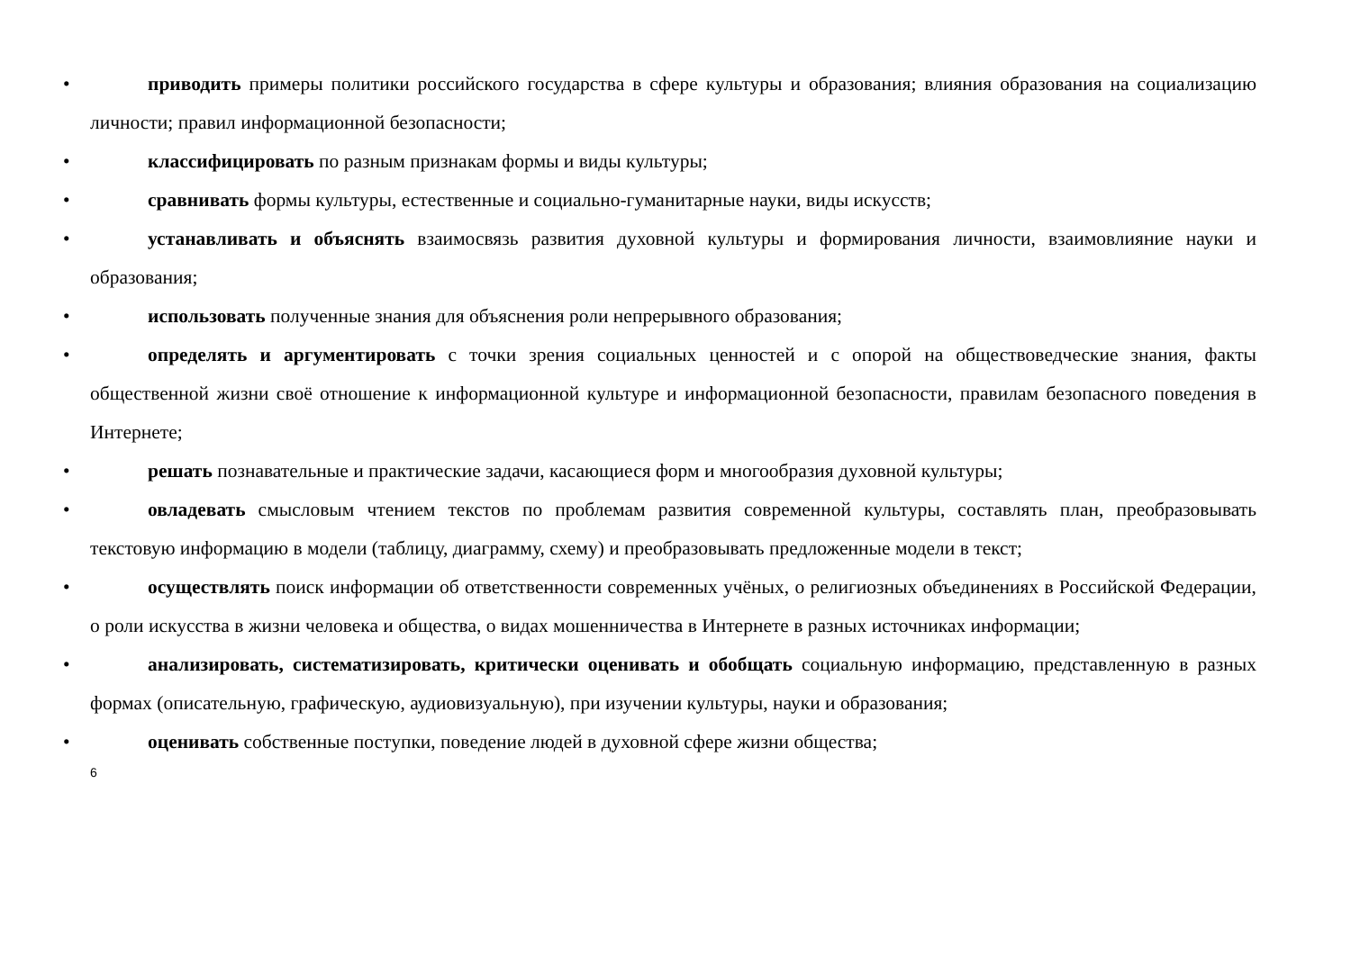• приводить примеры политики российского государства в сфере культуры и образования; влияния образования на социализацию личности; правил информационной безопасности;
• классифицировать по разным признакам формы и виды культуры;
• сравнивать формы культуры, естественные и социально-гуманитарные науки, виды искусств;
• устанавливать и объяснять взаимосвязь развития духовной культуры и формирования личности, взаимовлияние науки и образования;
• использовать полученные знания для объяснения роли непрерывного образования;
• определять и аргументировать с точки зрения социальных ценностей и с опорой на обществоведческие знания, факты общественной жизни своё отношение к информационной культуре и информационной безопасности, правилам безопасного поведения в Интернете;
• решать познавательные и практические задачи, касающиеся форм и многообразия духовной культуры;
• овладевать смысловым чтением текстов по проблемам развития современной культуры, составлять план, преобразовывать текстовую информацию в модели (таблицу, диаграмму, схему) и преобразовывать предложенные модели в текст;
• осуществлять поиск информации об ответственности современных учёных, о религиозных объединениях в Российской Федерации, о роли искусства в жизни человека и общества, о видах мошенничества в Интернете в разных источниках информации;
• анализировать, систематизировать, критически оценивать и обобщать социальную информацию, представленную в разных формах (описательную, графическую, аудиовизуальную), при изучении культуры, науки и образования;
• оценивать собственные поступки, поведение людей в духовной сфере жизни общества;
6